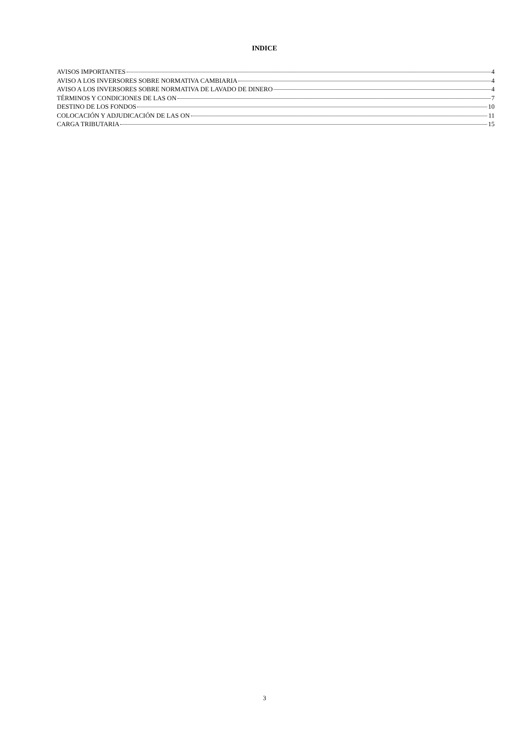INDICE
AVISOS IMPORTANTES 4
AVISO A LOS INVERSORES SOBRE NORMATIVA CAMBIARIA 4
AVISO A LOS INVERSORES SOBRE NORMATIVA DE LAVADO DE DINERO 4
TÉRMINOS Y CONDICIONES DE LAS ON 7
DESTINO DE LOS FONDOS 10
COLOCACIÓN Y ADJUDICACIÓN DE LAS ON 11
CARGA TRIBUTARIA 15
3